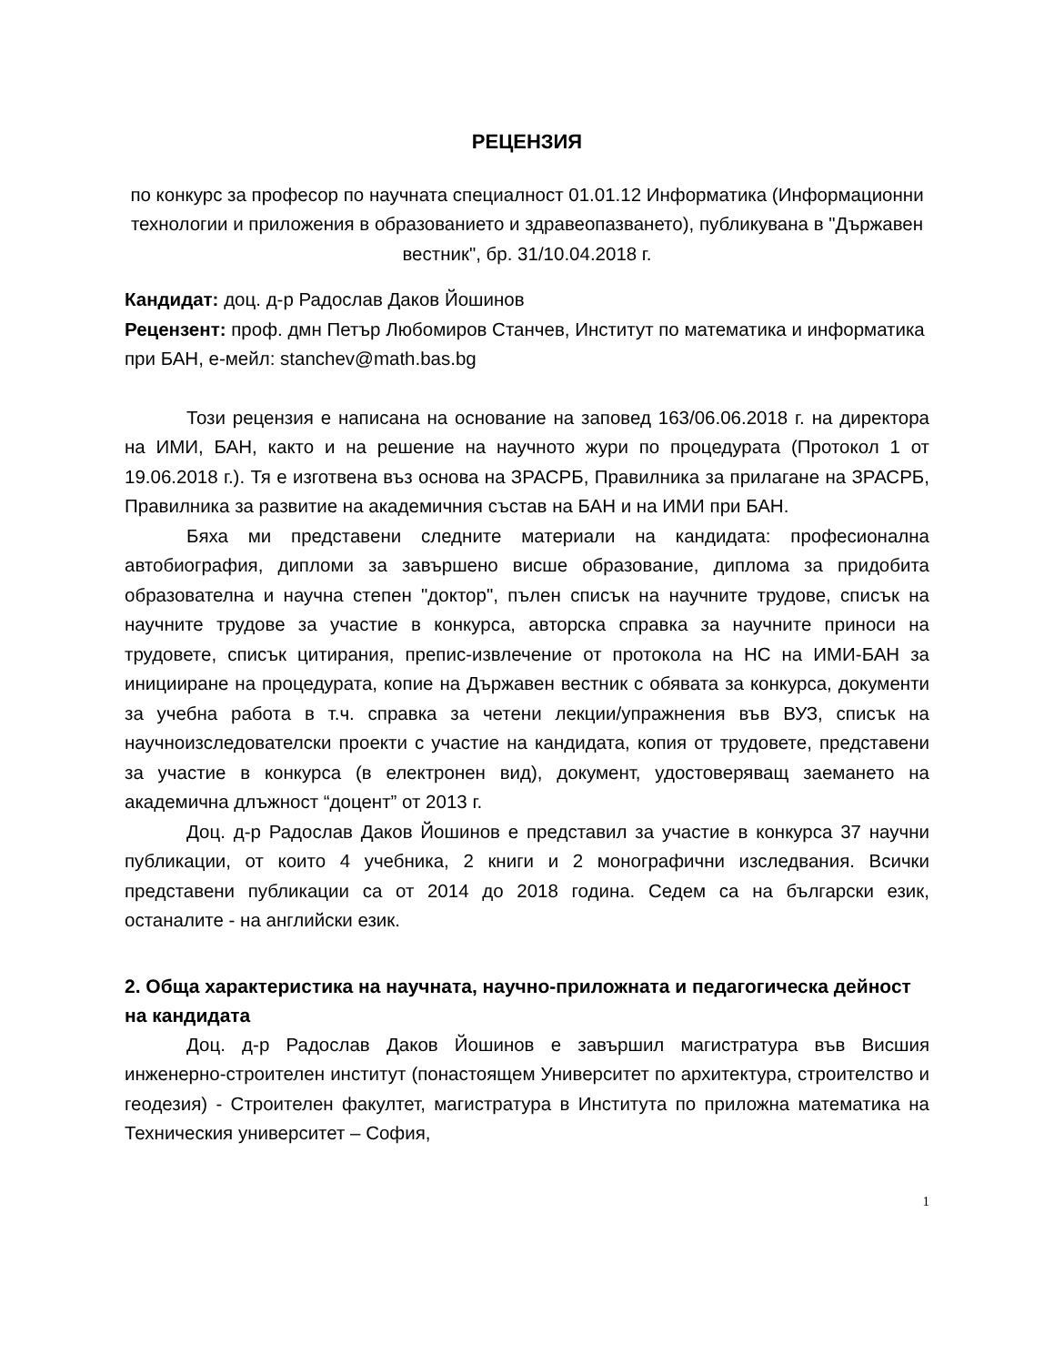РЕЦЕНЗИЯ
по конкурс за професор по научната специалност 01.01.12 Информатика (Информационни технологии и приложения в образованието и здравеопазването), публикувана в "Държавен вестник", бр. 31/10.04.2018 г.
Кандидат: доц. д-р Радослав Даков Йошинов
Рецензент: проф. дмн Петър Любомиров Станчев, Институт по математика и информатика при БАН, е-мейл: stanchev@math.bas.bg
Този рецензия е написана на основание на заповед 163/06.06.2018 г. на директора на ИМИ, БАН, както и на решение на научното жури по процедурата (Протокол 1 от 19.06.2018 г.). Тя е изготвена въз основа на ЗРАСРБ, Правилника за прилагане на ЗРАСРБ, Правилника за развитие на академичния състав на БАН и на ИМИ при БАН.
Бяха ми представени следните материали на кандидата: професионална автобиография, дипломи за завършено висше образование, диплома за придобита образователна и научна степен "доктор", пълен списък на научните трудове, списък на научните трудове за участие в конкурса, авторска справка за научните приноси на трудовете, списък цитирания, препис-извлечение от протокола на НС на ИМИ-БАН за иницииране на процедурата, копие на Държавен вестник с обявата за конкурса, документи за учебна работа в т.ч. справка за четени лекции/упражнения във ВУЗ, списък на научноизследователски проекти с участие на кандидата, копия от трудовете, представени за участие в конкурса (в електронен вид), документ, удостоверяващ заемането на академична длъжност “доцент” от 2013 г.
Доц. д-р Радослав Даков Йошинов е представил за участие в конкурса 37 научни публикации, от които 4 учебника, 2 книги и 2 монографични изследвания. Всички представени публикации са от 2014 до 2018 година. Седем са на български език, останалите - на английски език.
2. Обща характеристика на научната, научно-приложната и педагогическа дейност на кандидата
Доц. д-р Радослав Даков Йошинов е завършил магистратура във Висшия инженерно-строителен институт (понастоящем Университет по архитектура, строителство и геодезия) - Строителен факултет, магистратура в Института по приложна математика на Техническия университет – София,
1